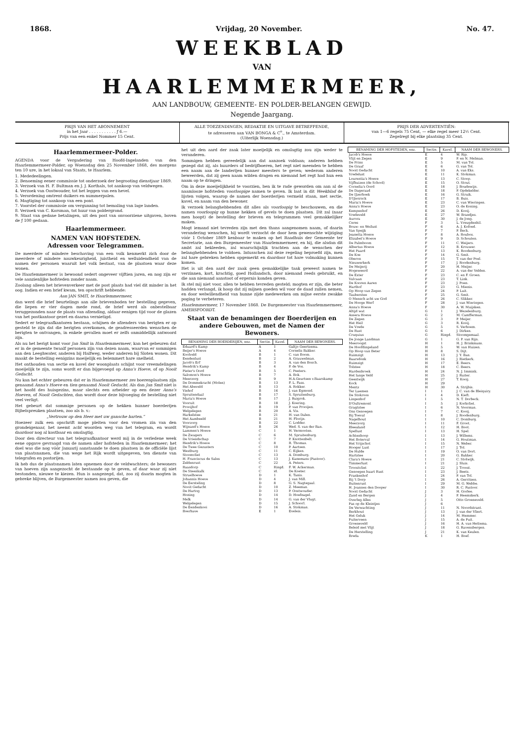1868. Vrijdag, 20 November. No. 47.
WEEKBLAD
VAN
HAARLEMMERMEER,
AAN LANDBOUW, GEMEENTE- EN POLDER-BELANGEN GEWIJD.
Negende Jaargang.
PRIJS VAN HET ABONNEMENT
in het Jaar . . . . . . . . . . . ƒ 6.—
Prijs van een enkel Nommer 15 Cent.
ALLE TOEZENDINGEN, REDAKTIE EN UITGAVE BETREFFENDE,
te adresseren aan VAN BONGA & C<sup>o</sup>., te Amsterdam.
(Uiterlijk Woensdag.)
PRIJS DER ADVERTENTIËN:
van 1—6 regels 75 Cent, — elke regel meer 12½ Cent.
Zegelregt bij elke plaatsing 35 Cent.
Haarlemmermeer-Polder.
AGENDA voor de Vergadering van Hoofd-Ingelanden van den Haarlemmermeer-Polder, op Woensdag den 25 November 1868, des morgens ten 10 ure, in het lokaal van Staats, te Haarlem.
1. Mededeelingen.
2. Benoeming eener commissie tot onderzoek der begrooting dienstjaar 1869.
3. Verzoek van H. F. Bultman en J. J. Korthals, tot aankoop van veldwegen.
4. Verzoek van Oostwouder, tot het leggen van een hevel.
5. Verordening omtrent duikers en nummerpalen.
6. Magtiging tot aankoop van een pont.
7. Voorstel der commissie om vergunning tot bemaling van lage landen.
8. Verzoek van C. Korsman, tot huur van poldergrond.
9. Staat van gedane betalingen, uit den post van onvoorziene uitgaven, boven de ƒ 100 gedaan.
Haarlemmermeer.
NAMEN VAN HOFSTEDEN.
Adressen voor Telegrammen.
De meerdere of mindere beschaving van een volk kenmerkt zich door de meerdere of mindere nauwkeurigheid, juistheid en welluidendheid van de namen der personen waaruit het volk bestaat, van de plaatsen waar deze wonen.
De Haarlemmermeer is bewoond sedert ongeveer vijftien jaren, en nog zijn er vele aanzienlijke hofsteden zonder naam.
Zoolang alleen het brievenverkeer met de post plaats had viel dit minder in het oog. Indien er een brief kwam, ten opschrift hebbende:
Aan JAN SMIT, te Haarlemmermeer,
dan werd die brief beurtelings aan alle brievenboden ter bestelling gegeven, die liepen er vier dagen mede rond, de brief werd als onbestelbaar teruggezonden naar de plaats van afzending, aldaar eenigen tijd voor de glazen van het postkantoor gezet en daarna vernietigd.
Sedert er telegraafkantoren bestaan, schijnen de afzenders van berigten er op gesteld te zijn dat die berigten overkomen, de geadresseerden wenschen de berigten te ontvangen, in enkele gevallen moet er zelfs onmiddellijk antwoord zijn.
Als nu het berigt komt voor Jan Smit in Haarlemmermeer, kan het gebeuren dat er in de gemeente twaalf personen zijn van dezen naam, waarvan er sommigen aan den Leeghwater, anderen bij Halfweg, weder anderen bij Sloten wonen. Dit maakt de bestelling eenigzins moeijelijk en belemmert hare snelheid.
Het onthouden van sectie en kavel der woonplaats schijnt voor vreemdelingen moeijelijk te zijn, soms wordt er dan bijgevoegd op Anna's Hoeve, of op Nooit Gedacht.
Nu kan het echter gebeuren dat er in Haarlemmermeer zes boerenplaatsen zijn genaamd Anna's Hoeve en tien genaamd Nooit Gedacht. Als dan Jan Smit niet is het hoofd des huisgezins, maar slechts een arbeider op een dezer Anna's Hoeven, of Nooit Gedachten, dan wordt door deze bijvoeging de bestelling niet veel verligt.
Het gebeurt dat sommige personen op de hekken hunner boerderijen Bijbelspreuken plaatsen, zoo als b. v.:
„Vertrouw op den Heer met uw gansche harten.”
Hoezeer zulk een opschrift moge pleiten voor den vromen zin van den grondeigenaar, het neemt acht woorden weg van het telegram, en wordt daardoor nog al kostbaar en omslagtig.
Door den directeur van het telegraafkantoor werd mij in de verledene week eene opgave gevraagd van de namen aller hofsteden in Haarlemmermeer; het doel was die nog vóór Januarij aanstaande te doen plaatsen in de officiële lijst van plaatsnamen, die van wege het Rijk wordt uitgegeven, ten dienste van telegrafen en postorijen.
Ik heb dus de plaatsnamen laten opnemen door de veldwachters; de bewoners van hoeven zijn aangezocht de bestaande op te geven, of daar waar zij niet bestonden, nieuwe te kiezen. Hun is aangezegd, dat, zoo zij daarin mogten in gebreke blijven, de Burgemeester namen zou geven, die
het uit den aard der zaak later moeijelijk en omslagtig zou zijn weder te veranderen.
Sommigen hebben gereedelijk aan dat aanzoek voldaan; anderen hebben gezegd dat zij, als huurders of bedrijfboeren, het regt niet meenden te hebben een naam aan de landerijen hunner meesters te geven; wederom anderen beweerden, dat zij geen naam wilden dragen en niemand het regt had hun een naam op te dringen.
Om in deze moeijelijkheid te voorzien, ben ik te rade geworden om aan al de naamlooze hofsteden voorloopige namen te geven. Ik laat in dit Weekblad de lijsten volgen, waarop de namen der boerderijen vermeld staan, met sectie, kavel, en naam van den bewoner.
Ik verzoek belanghebbenden dit alles als voorloopig te beschouwen, en die namen voorloopig op hunne hekken of gevels te doen plaatsen. Dit zal (naar men hoopt) de bestelling der brieven en telegrammen veel gemakkelijker maken.
Mogt iemand niet tevreden zijn met den thans aangenomen naam, of daarin verandering wenschen, hij wordt verzocht de door hem gewenschte wijziging vóór 1 October 1869 kenbaar te maken op het Raadhuis der Gemeente ter Secretarie, aan den Burgemeester van Haarlemmermeer, en hij, die alsdan dit ambt zal bekleeden, zal waarschijnlijk trachten aan de wenschen der belanghebbenden te voldoen. Intusschen zal deze regeling beproefd zijn, men zal hare gebreken hebben opgemerkt en daardoor tot hare volmaking kunnen komen.
Het is uit den aard der zaak geen gemakkelijke taak geweest namen te verzinnen, kort, krachtig, goed Hollandsch, door niemand reeds gebruikt, en die aan niemand aanstoot of ergernis konden geven.
Ik stel mij niet voor, allen te hebben tevreden gesteld; mogten er zijn, die beter hadden verlangd, ik hoop dat zij mijnen goeden wil voor de daad zullen nemen, en door welwillendheid van hunne zijde medewerken om mijne eerste zwakke poging te verbeteren.
Haarlemmermeer, 17 November 1868. De Burgemeester van Haarlemmermeer, AMERSFOORDT.
Staat van de benamingen der Boerderijen en andere Gebouwen, met de Namen der Bewoners.
| BENAMING DER BOERDERIJEN, enz. | Sectie. | Kavel. | NAAM DER BEWONERS. |
| --- | --- | --- | --- |
| Eduard's Kamp | A | 1 | Galtjo Geertsema. |
| Beijer's Hoeve | A | 4 | Cornelis Bakker. |
| Koolveld | B | 1 | C. van Boom. |
| Eendenlust | B | 2 | A. Grauwelman. |
| Jacob's Erf | B | 3 | A. van den Bosch. |
| Hendrik's Kamp | B | 4 | P. de Vos. |
| Pieter's Oord | B | 5 | C. Peeters. |
| Salomon's Hoeve | B | 7 | A. Bok. |
| Meerzorg | B | 9 | H.A.Geurtsen v.Baarskamp |
| De Dommekracht (Molen) | B | 13 | F. L. Fass. |
| Het Abeveld | B | 13 | A. Rokker. |
| Viehof | B | 16 | J. van Egmond. |
| Spruitendaal | B | 17 | S. Spruitenburg. |
| Maria's Hoeve | B | 17 | J. Ruigrok. |
| Vooruit | B | 18 | J. Koering. |
| Prooijhof | B | 19 | P. van Prooijen. |
| Welgelegen | B | 20 | A. Vis. |
| Harkelstee | B | 21 | H. van Dalen. |
| Het Aambeeld | B | 21 | H. Florijn. |
| Voorzorg | B | 22 | C. Lodder. |
| Wijnand's Hoeve | B | 26 | Wed. S. van der Ban. |
| Lammen's Hoeve | C | 1 | H. Vermooten. |
| De Zwagers | C | 6 | M. Spruitenburg. |
| De Vriendschap | C | 7 | P. Knottenbelt. |
| Hendrik's Hoeve | C | 8 | R. Thomas. |
| De Twee Gezusters | C | 10 | P. Aartsen. |
| Westburg | C | 11 | C. Eijken. |
| Stoomvliet | C | 13 | A. Domburg. |
| H. Franciscus de Sales | C | 13 | J. Kanemans (Pastoor). |
| Zeldenrust | C | 22 | A. Peters. |
| Raasdorp | C | Ringd. | F. W. Ackerman. |
| De Steenkalk | C | id. | De Koeter. |
| Struelhoeve | D | 1 | K. Tanis. |
| Johannis Hoeve | D | 4 | J. van Mill. |
| De Eersteling | D | 8 | G. S. Nagtegaal. |
| Nooit Gedacht | D | 10 | Z. Meeman. |
| De Hartog | D | 13 | P. Oostwouder. |
| Honing | D | 14 | D. Hoefnagel. |
| Melk | D | 14 | G. van der Vlugt. |
| Welgelegen | D | 15 | J. Schoorl. |
| De Eendenkooi | D | 16 | A. Stokman. |
| Boerhave | E | 1 | Eveleis. |
| BENAMING DER HOFSTEDEN, enz. | Sectie. | Kavel. | NAAM DER BEWONERS. |
| --- | --- | --- | --- |
| Jacob's Hoeve | E | 4 | W. Rip. |
| Vlijt en Zegen | E | 9 | P. en N. Melman. |
| De Prins | E | 5 | M. van Tol. |
| De Graaf | E | 6 | G. van Tol. |
| Nooit Gedacht | E | 10 | A. van Eks. |
| Vredelust | E | 11 | K. Stokman. |
| Lourentia's Hoeve | E | 13 | C. Stoop. |
| Vijfhuizen (de School) | E | 15 | O. Stout. |
| Cornelia's Oord | E | 18 | J. Boudewijn. |
| De Dageraad | E | 18 | P. Opdekelder. |
| De IJzerhoek | E | 16 | G. Struik. |
| D'IJsoirsck | E | 17 | B. Buis. |
| Maria's Hoeve | E | 23 | C. van Wieringen. |
| Anna's Hoeve | E | 23 | O. de Koning. |
| Kempenhof | E | 26 | D. Kooij. |
| Vredeveld | E | 27 | W. Brandjes. |
| Aurora | E | 30 | J. de Jong. |
| Ceres | F | 3 | L. Vreugdenhil. |
| Bouw- en Weilust | F | 6 | A. J. Kofoed. |
| Van Speijk | F | 7 | P. Beck. |
| Jeanetta Hoeve | F | 8 | A. Roubos. |
| Elizabet's Hoeve | F | 9 | D. Schouten. |
| De Palmboom | F | 11 | C. Weijers. |
| Albertus Hoeve | F | 12 | B. Krouwer. |
| Het Paard | F | 13 | K. Roodenburg. |
| De Koe | F | 14 | G. Smit. |
| Oberon | F | 15 | T. van der Poel. |
| Nieuwerkerk | F | 17 | J. Roodenburg. |
| De Meijerij | F | 20 | H. Meijer. |
| Hogeweerd | F | 22 | A. van der Velden. |
| De Exter | F | 23 | C. en F. Groen. |
| Vulcaan | F | 23 | T. Link. |
| De Kooren Aaren | F | 23 | J. Poen. |
| Harthof | F | 23 | G. Mienis. |
| Op Hoop van Zegen | F | 24 | P. Luit. |
| Tauberstee | F | 25 | G. Smit. |
| O Mensch acht uw God | F | 26 | C. Slikker. |
| De Hooge Werf | F | 28 | J. van Wieringen. |
| Anna's Hoeve | F | 30 | A. W. Muijsken. |
| Altijd wat | G | 1 | J. Wezelenburg. |
| Assera Hoeve | G | 2 | M. Camfferman. |
| De Zegen | G | 3 | P. Meijer. |
| Het Heil | G | 3 | R. Kooij. |
| De Vrede | G | 5 | S. Verhoem. |
| De Rust | G | 6 | J. Dirken. |
| Cruquius | G | Ringd. | Stoomgemaal. |
| De Jonge Landman | G | 1 | G. P. van Rijn. |
| Meeroogst | H | 1 | H. J. Brinkmans. |
| De Hoofdingeland | H | 5 | W. van Huizen. |
| Op Hoop van Beter | H | 8 | S. Dijt. |
| Ruimzigt | H | 13 | J. Y. Ban. |
| Baarsdonk | H | 16 | J. Rietkerk. |
| Ruimzigt | H | 17 | E. Beers. |
| Tolstee | H | 18 | C. Beers. |
| Hardenbroek | H | 24 | N. J. Immink. |
| Het lange Veld | H | 25 | J. Ruiter. |
| Geestwijk | H | 27 | T. Kooij. |
| Kock | H | 29 | |
| Mentz | H | 30 | A. Strijbis. |
| Ter Laemen | I | 1 | J. C. van de Bleiquiry. |
| De Stokroos | I | 4 | D. Kieft. |
| Lingenhof | I | 5 | N. T. Dorbeck. |
| D'Oultremont | I | 5 | J. Korkvliet. |
| Gragtstee | I | 6 | N. Voorman. |
| Ons Genoegen | I | 7 | C. Kooij. |
| Bij Toeval | I | 8 | J. Roodenburg. |
| Nagelhout | I | 10 | C. Domburg. |
| Meerzorg | I | 11 | F. Groot. |
| Bleealand | I | 12 | H. Boot. |
| Spellust | I | 13 | H. Spel. |
| Achtenhoop | I | 13 | J. Willems. |
| Het Boterval | I | 14 | G. Houtman. |
| Het Vrijschot | I | 15 | N. Weber. |
| Hooger Lust | I | 17 | J. Tol. |
| De Hulde | I | 19 | O. van Dort. |
| Hartstee | I | 20 | G. Bakker. |
| Clara's Hoeve | I | 21 | C. Stolwijk. |
| Timmerlust | I | 21 | J. Sluis. |
| Troostvliet | I | 22 | J. Troost. |
| Genoegen baart Rust | I | 23 | J. Beets. |
| Frankenhof | I | 24 | P. van Tol. |
| Bij 't Dorp | I | 26 | A. Gerritsen. |
| Buitenrust | I | 29 | M. G. Webbe. |
| H. Joannes den Dooper | I | 30 | R. C. Pastoor. |
| Nooit Gedacht | J | 3 | H. Gorlee. |
| Zand en Bergen | J | 4 | P. Heemskerk. |
| Overleg Alles | J | 5 | Otto Groeneveld. |
| Pas op de Kleintjes | J | 6 | |
| De Verwachting | J | 11 | N. Noordstrant. |
| Berkhout | J | 13 | J. van der Vliert. |
| Het Geluk | J | 14 | M. Hemmer. |
| Puiterveen | J | 15 | A. de Puit. |
| Groeneveld | J | 16 | H. A. van Hettema. |
| Beleid met Vlijt | J | 18 | G. Ravensbergen. |
| De Herstelling | J | 21 | K. van Keulen. |
| Breda | K | 1 | H. Boef. |